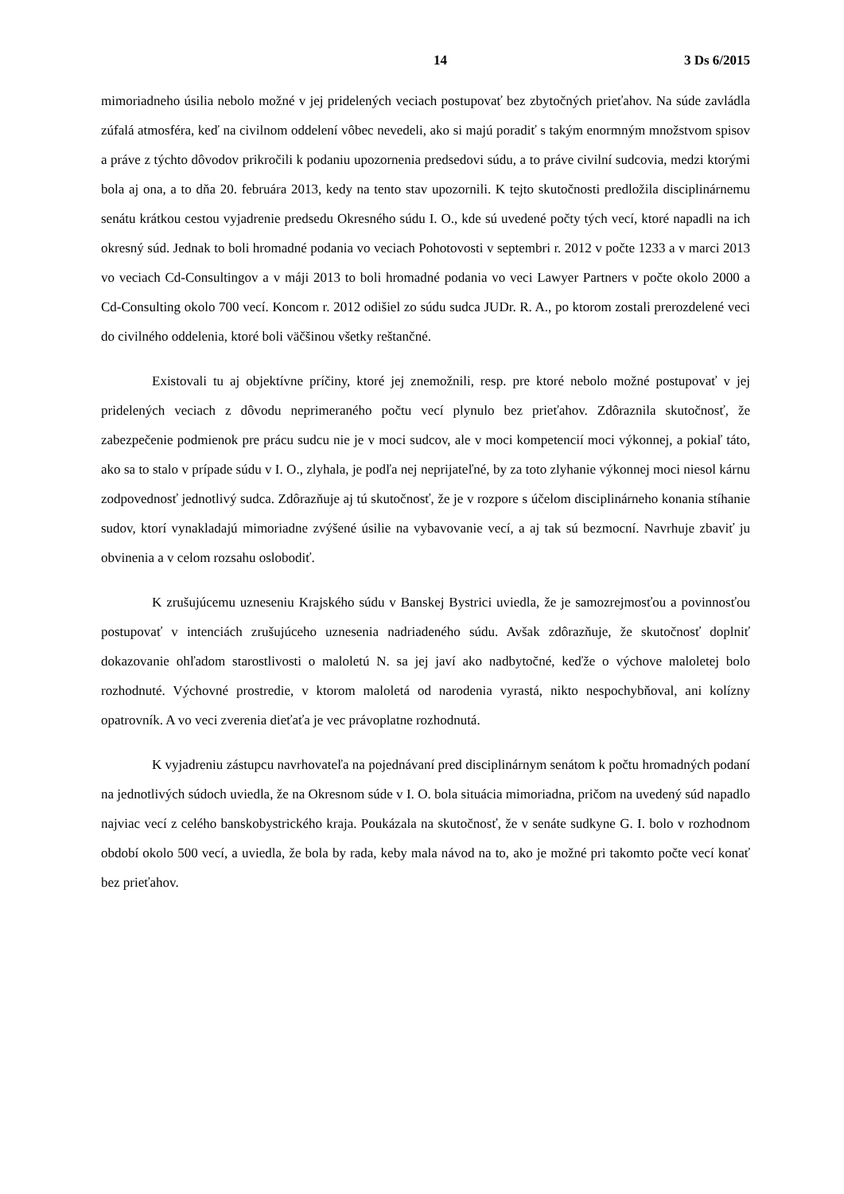14 3 Ds 6/2015
mimoriadneho úsilia nebolo možné v jej pridelených veciach postupovať bez zbytočných prieťahov. Na súde zavládla zúfalá atmosféra, keď na civilnom oddelení vôbec nevedeli, ako si majú poradiť s takým enormným množstvom spisov a práve z týchto dôvodov prikročili k podaniu upozornenia predsedovi súdu, a to práve civilní sudcovia, medzi ktorými bola aj ona, a to dňa 20. februára 2013, kedy na tento stav upozornili. K tejto skutočnosti predložila disciplinárnemu senátu krátkou cestou vyjadrenie predsedu Okresného súdu I. O., kde sú uvedené počty tých vecí, ktoré napadli na ich okresný súd. Jednak to boli hromadné podania vo veciach Pohotovosti v septembri r. 2012 v počte 1233 a v marci 2013 vo veciach Cd-Consultingov a v máji 2013 to boli hromadné podania vo veci Lawyer Partners v počte okolo 2000 a Cd-Consulting okolo 700 vecí. Koncom r. 2012 odišiel zo súdu sudca JUDr. R. A., po ktorom zostali prerozdelené veci do civilného oddelenia, ktoré boli väčšinou všetky reštančné.
Existovali tu aj objektívne príčiny, ktoré jej znemožnili, resp. pre ktoré nebolo možné postupovať v jej pridelených veciach z dôvodu neprimeraného počtu vecí plynulo bez prieťahov. Zdôraznila skutočnosť, že zabezpečenie podmienok pre prácu sudcu nie je v moci sudcov, ale v moci kompetencií moci výkonnej, a pokiaľ táto, ako sa to stalo v prípade súdu v I. O., zlyhala, je podľa nej neprijateľné, by za toto zlyhanie výkonnej moci niesol kárnu zodpovednosť jednotlivý sudca. Zdôrazňuje aj tú skutočnosť, že je v rozpore s účelom disciplinárneho konania stíhanie sudov, ktorí vynakladajú mimoriadne zvýšené úsilie na vybavovanie vecí, a aj tak sú bezmocní. Navrhuje zbaviť ju obvinenia a v celom rozsahu oslobodiť.
K zrušujúcemu uzneseniu Krajského súdu v Banskej Bystrici uviedla, že je samozrejmosťou a povinnosťou postupovať v intenciách zrušujúceho uznesenia nadriadeného súdu. Avšak zdôrazňuje, že skutočnosť doplniť dokazovanie ohľadom starostlivosti o maloletú N. sa jej javí ako nadbytočné, keďže o výchove maloletej bolo rozhodnuté. Výchovné prostredie, v ktorom maloletá od narodenia vyrastá, nikto nespochybňoval, ani kolízny opatrovník. A vo veci zverenia dieťaťa je vec právoplatne rozhodnutá.
K vyjadreniu zástupcu navrhovateľa na pojednávaní pred disciplinárnym senátom k počtu hromadných podaní na jednotlivých súdoch uviedla, že na Okresnom súde v I. O. bola situácia mimoriadna, pričom na uvedený súd napadlo najviac vecí z celého banskobystrického kraja. Poukázala na skutočnosť, že v senáte sudkyne G. I. bolo v rozhodnom období okolo 500 vecí, a uviedla, že bola by rada, keby mala návod na to, ako je možné pri takomto počte vecí konať bez prieťahov.